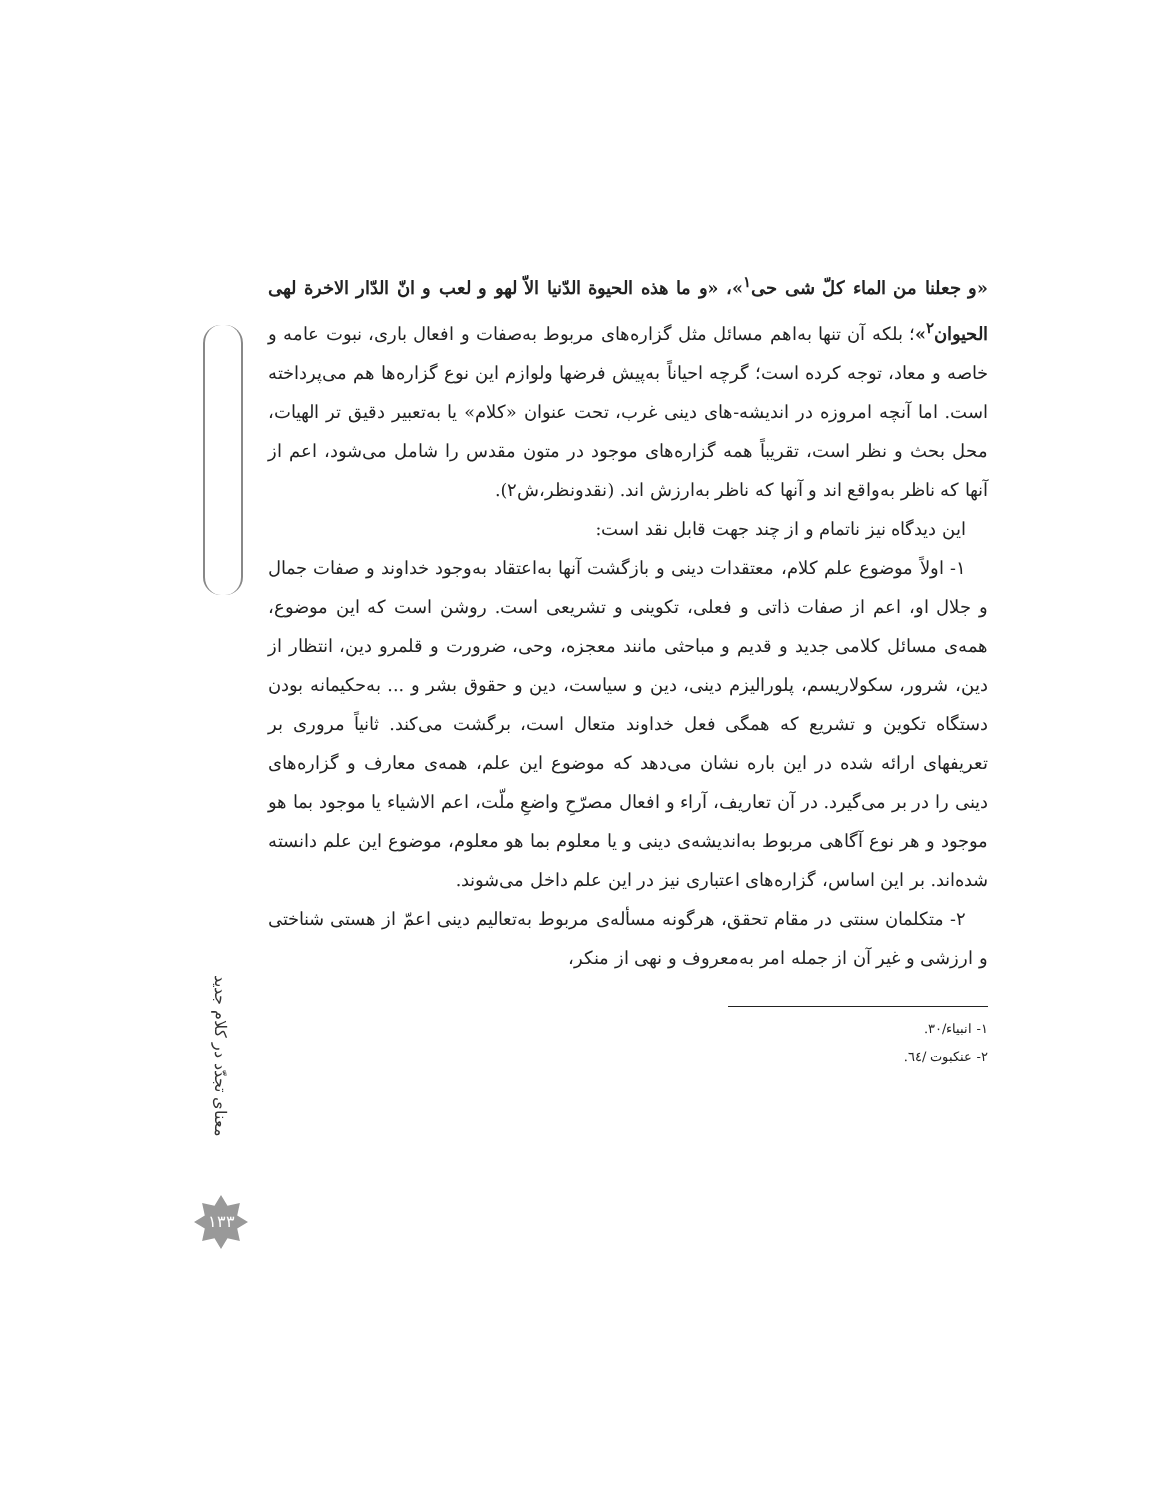«و جعلنا من الماء کلّ شی حی<sup>١</sup>»، «و ما هذه الحیوة الدّنیا الاّ لهو و لعب و انّ الدّار الاخرة لهی الحیوان<sup>٢</sup>»؛ بلکه آن تنها به‌اهم مسائل مثل گزاره‌های مربوط به‌صفات و افعال باری، نبوت عامه و خاصه و معاد، توجه کرده است؛ گرچه احیاناً به‌پیش فرضها ولوازم این نوع گزاره‌ها هم می‌پرداخته است. اما آنچه امروزه در اندیشه-های دینی غرب، تحت عنوان «کلام» یا به‌تعبیر دقیق تر الهیات، محل بحث و نظر است، تقریباً همه گزاره‌های موجود در متون مقدس را شامل می‌شود، اعم از آنها که ناظر به‌واقع اند و آنها که ناظر به‌ارزش اند. (نقدونظر،ش۲).
این دیدگاه نیز ناتمام و از چند جهت قابل نقد است:
۱- اولاً موضوع علم کلام، معتقدات دینی و بازگشت آنها به‌اعتقاد به‌وجود خداوند و صفات جمال و جلال او، اعم از صفات ذاتی و فعلی، تکوینی و تشریعی است. روشن است که این موضوع، همه‌ی مسائل کلامی جدید و قدیم و مباحثی مانند معجزه، وحی، ضرورت و قلمرو دین، انتظار از دین، شرور، سکولاریسم، پلورالیزم دینی، دین و سیاست، دین و حقوق بشر و ... به‌حکیمانه بودن دستگاه تکوین و تشریع که همگی فعل خداوند متعال است، برگشت می‌کند. ثانیاً مروری بر تعریفهای ارائه شده در این باره نشان می‌دهد که موضوع این علم، همه‌ی معارف و گزاره‌های دینی را در بر می‌گیرد. در آن تعاریف، آراء و افعال مصرّحِ واضعِ ملّت، اعم الاشیاء یا موجود بما هو موجود و هر نوع آگاهی مربوط به‌اندیشه‌ی دینی و یا معلوم بما هو معلوم، موضوع این علم دانسته شده‌اند. بر این اساس، گزاره‌های اعتباری نیز در این علم داخل می‌شوند.
۲- متکلمان سنتی در مقام تحقق، هرگونه مسأله‌ی مربوط به‌تعالیم دینی اعمّ از هستی شناختی و ارزشی و غیر آن از جمله امر به‌معروف و نهی از منکر،
۱- انبیاء/۳۰.
۲- عنکبوت /٦٤.
معنای تجدّد در کلام جدید
۱۳۳